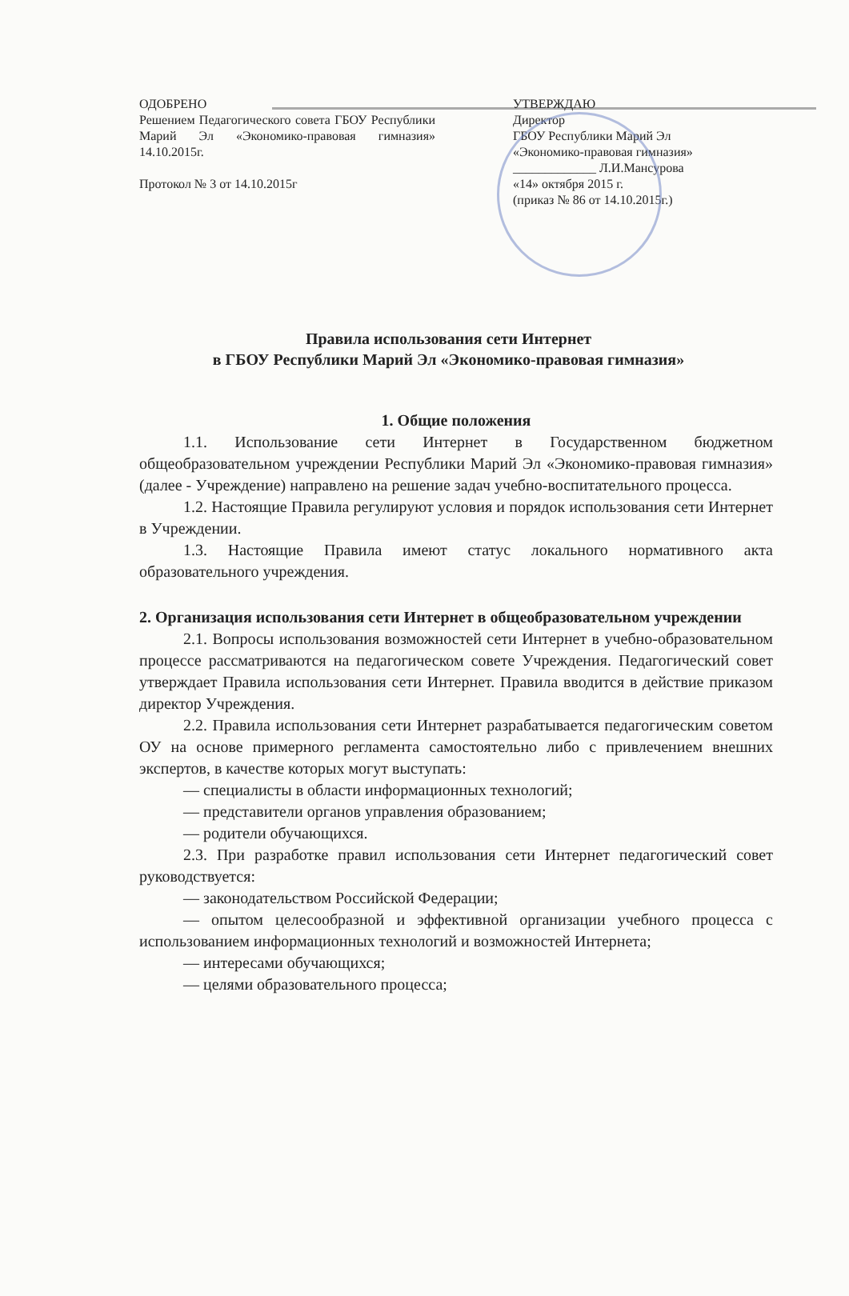ОДОБРЕНО
Решением Педагогического совета ГБОУ Республики Марий Эл «Экономико-правовая гимназия» 14.10.2015г.
Протокол № 3 от 14.10.2015г
УТВЕРЖДАЮ
Директор
ГБОУ Республики Марий Эл
«Экономико-правовая гимназия»
_____________ Л.И.Мансурова
«14» октября 2015 г.
(приказ № 86 от 14.10.2015г.)
Правила использования сети Интернет
в ГБОУ Республики Марий Эл «Экономико-правовая гимназия»
1. Общие положения
1.1. Использование сети Интернет в Государственном бюджетном общеобразовательном учреждении Республики Марий Эл «Экономико-правовая гимназия» (далее - Учреждение) направлено на решение задач учебно-воспитательного процесса.
1.2. Настоящие Правила регулируют условия и порядок использования сети Интернет в Учреждении.
1.3. Настоящие Правила имеют статус локального нормативного акта образовательного учреждения.
2. Организация использования сети Интернет в общеобразовательном учреждении
2.1. Вопросы использования возможностей сети Интернет в учебно-образовательном процессе рассматриваются на педагогическом совете Учреждения. Педагогический совет утверждает Правила использования сети Интернет. Правила вводится в действие приказом директор Учреждения.
2.2. Правила использования сети Интернет разрабатывается педагогическим советом ОУ на основе примерного регламента самостоятельно либо с привлечением внешних экспертов, в качестве которых могут выступать:
— специалисты в области информационных технологий;
— представители органов управления образованием;
— родители обучающихся.
2.3. При разработке правил использования сети Интернет педагогический совет руководствуется:
— законодательством Российской Федерации;
— опытом целесообразной и эффективной организации учебного процесса с использованием информационных технологий и возможностей Интернета;
— интересами обучающихся;
— целями образовательного процесса;